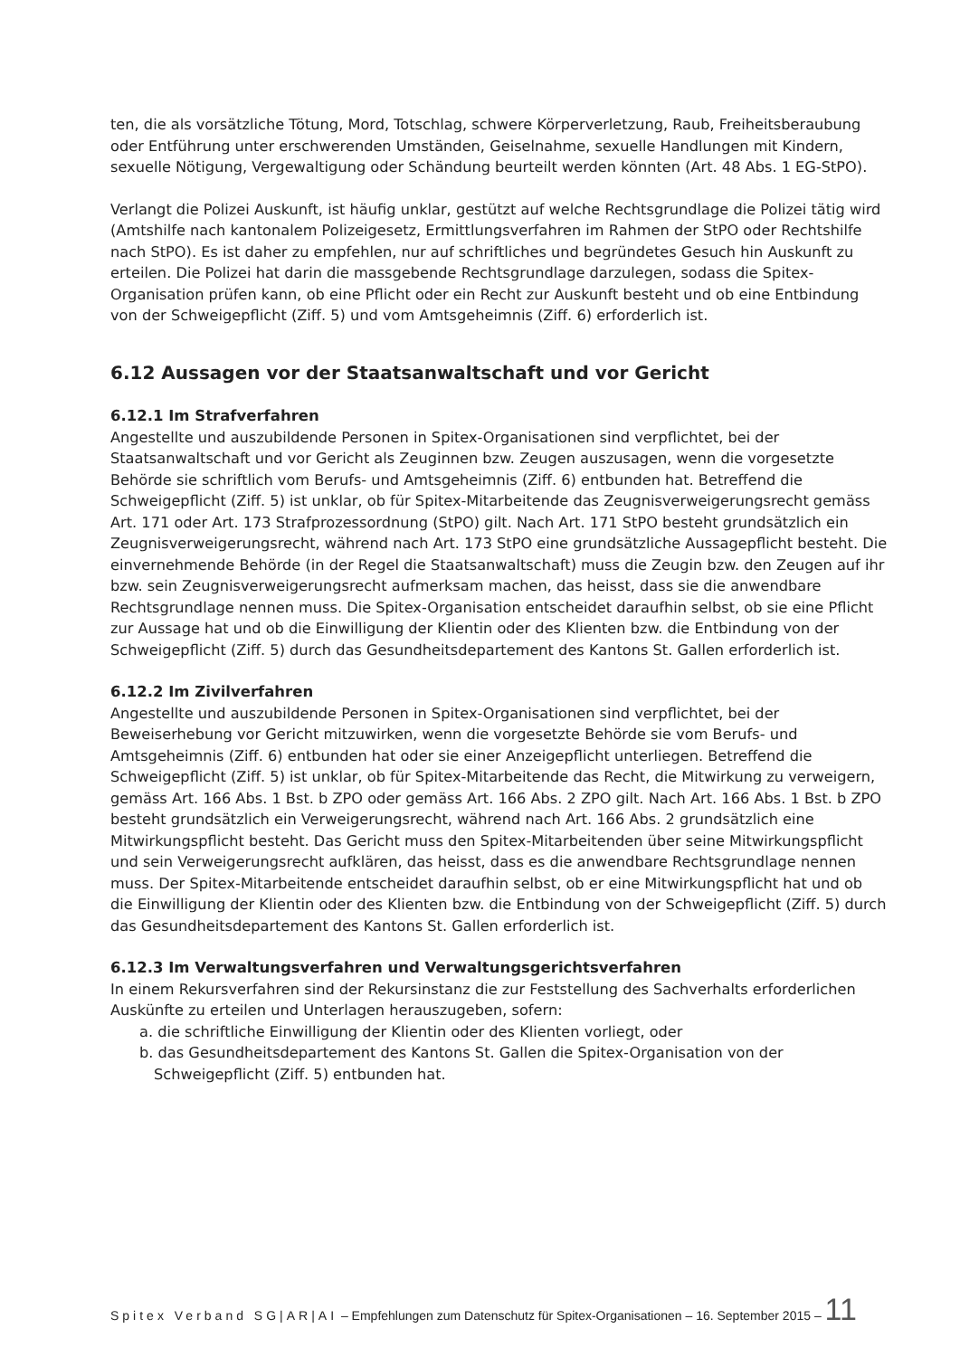ten, die als vorsätzliche Tötung, Mord, Totschlag, schwere Körperverletzung, Raub, Freiheitsberaubung oder Entführung unter erschwerenden Umständen, Geiselnahme, sexuelle Handlungen mit Kindern, sexuelle Nötigung, Vergewaltigung oder Schändung beurteilt werden könnten (Art. 48 Abs. 1 EG-StPO).
Verlangt die Polizei Auskunft, ist häufig unklar, gestützt auf welche Rechtsgrundlage die Polizei tätig wird (Amtshilfe nach kantonalem Polizeigesetz, Ermittlungsverfahren im Rahmen der StPO oder Rechtshilfe nach StPO). Es ist daher zu empfehlen, nur auf schriftliches und begründetes Gesuch hin Auskunft zu erteilen. Die Polizei hat darin die massgebende Rechtsgrundlage darzulegen, sodass die Spitex-Organisation prüfen kann, ob eine Pflicht oder ein Recht zur Auskunft besteht und ob eine Entbindung von der Schweigepflicht (Ziff. 5) und vom Amtsgeheimnis (Ziff. 6) erforderlich ist.
6.12 Aussagen vor der Staatsanwaltschaft und vor Gericht
6.12.1 Im Strafverfahren
Angestellte und auszubildende Personen in Spitex-Organisationen sind verpflichtet, bei der Staatsanwaltschaft und vor Gericht als Zeuginnen bzw. Zeugen auszusagen, wenn die vorgesetzte Behörde sie schriftlich vom Berufs- und Amtsgeheimnis (Ziff. 6) entbunden hat. Betreffend die Schweigepflicht (Ziff. 5) ist unklar, ob für Spitex-Mitarbeitende das Zeugnisverweigerungsrecht gemäss Art. 171 oder Art. 173 Strafprozessordnung (StPO) gilt. Nach Art. 171 StPO besteht grundsätzlich ein Zeugnisverweigerungsrecht, während nach Art. 173 StPO eine grundsätzliche Aussagepflicht besteht. Die einvernehmende Behörde (in der Regel die Staatsanwaltschaft) muss die Zeugin bzw. den Zeugen auf ihr bzw. sein Zeugnisverweigerungsrecht aufmerksam machen, das heisst, dass sie die anwendbare Rechtsgrundlage nennen muss. Die Spitex-Organisation entscheidet daraufhin selbst, ob sie eine Pflicht zur Aussage hat und ob die Einwilligung der Klientin oder des Klienten bzw. die Entbindung von der Schweigepflicht (Ziff. 5) durch das Gesundheitsdepartement des Kantons St. Gallen erforderlich ist.
6.12.2 Im Zivilverfahren
Angestellte und auszubildende Personen in Spitex-Organisationen sind verpflichtet, bei der Beweiserhebung vor Gericht mitzuwirken, wenn die vorgesetzte Behörde sie vom Berufs- und Amtsgeheimnis (Ziff. 6) entbunden hat oder sie einer Anzeigepflicht unterliegen. Betreffend die Schweigepflicht (Ziff. 5) ist unklar, ob für Spitex-Mitarbeitende das Recht, die Mitwirkung zu verweigern, gemäss Art. 166 Abs. 1 Bst. b ZPO oder gemäss Art. 166 Abs. 2 ZPO gilt. Nach Art. 166 Abs. 1 Bst. b ZPO besteht grundsätzlich ein Verweigerungsrecht, während nach Art. 166 Abs. 2 grundsätzlich eine Mitwirkungspflicht besteht. Das Gericht muss den Spitex-Mitarbeitenden über seine Mitwirkungspflicht und sein Verweigerungsrecht aufklären, das heisst, dass es die anwendbare Rechtsgrundlage nennen muss. Der Spitex-Mitarbeitende entscheidet daraufhin selbst, ob er eine Mitwirkungspflicht hat und ob die Einwilligung der Klientin oder des Klienten bzw. die Entbindung von der Schweigepflicht (Ziff. 5) durch das Gesundheitsdepartement des Kantons St. Gallen erforderlich ist.
6.12.3 Im Verwaltungsverfahren und Verwaltungsgerichtsverfahren
In einem Rekursverfahren sind der Rekursinstanz die zur Feststellung des Sachverhalts erforderlichen Auskünfte zu erteilen und Unterlagen herauszugeben, sofern:
a. die schriftliche Einwilligung der Klientin oder des Klienten vorliegt, oder
b. das Gesundheitsdepartement des Kantons St. Gallen die Spitex-Organisation von der Schweigepflicht (Ziff. 5) entbunden hat.
Spitex Verband SG|AR|AI – Empfehlungen zum Datenschutz für Spitex-Organisationen – 16. September 2015 – 11